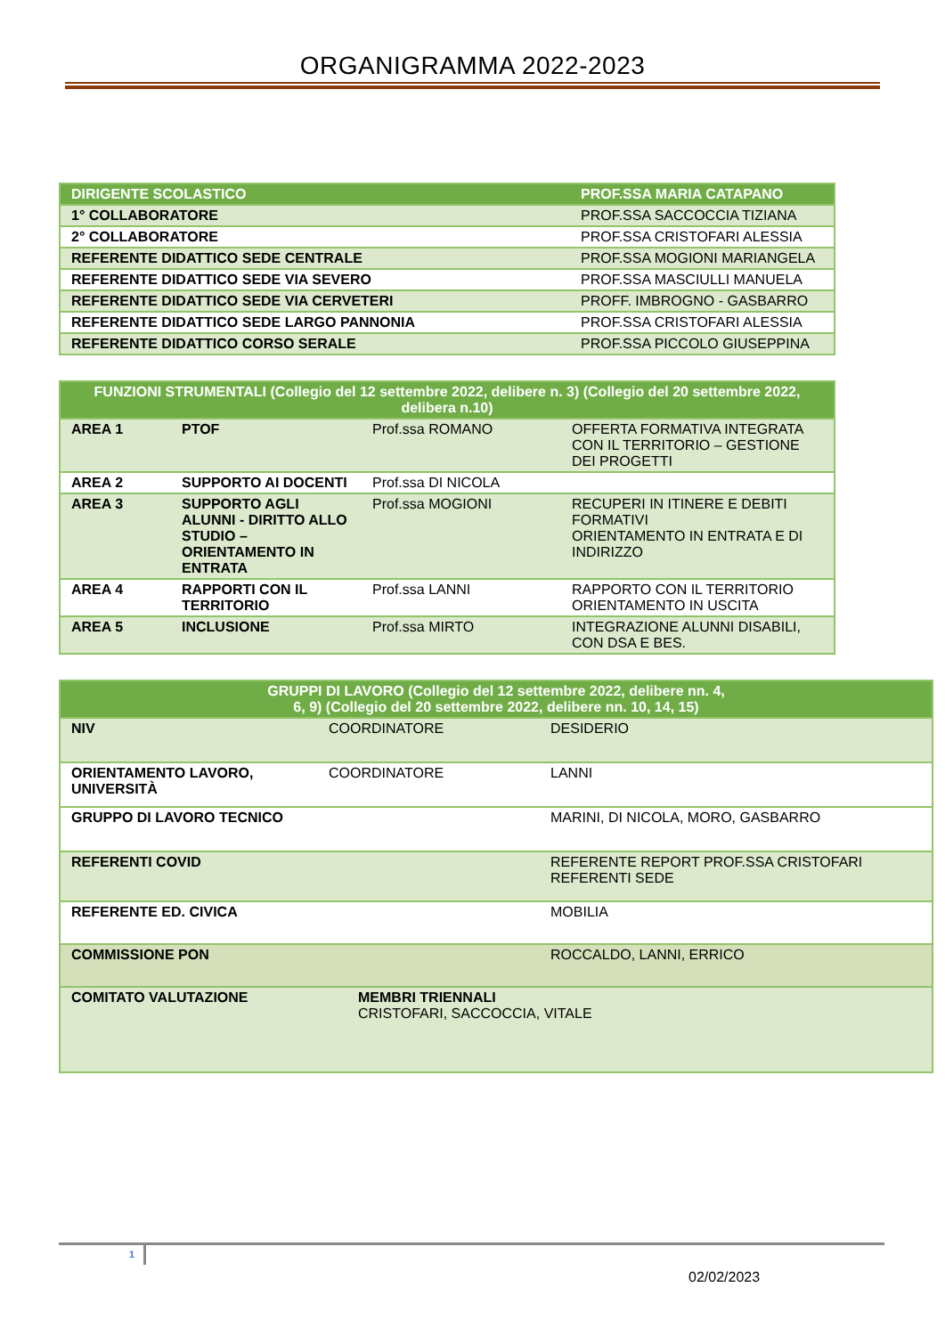ORGANIGRAMMA 2022-2023
| DIRIGENTE SCOLASTICO | PROF.SSA MARIA CATAPANO |
| --- | --- |
| 1° COLLABORATORE | PROF.SSA SACCOCCIA TIZIANA |
| 2° COLLABORATORE | PROF.SSA CRISTOFARI ALESSIA |
| REFERENTE DIDATTICO SEDE CENTRALE | PROF.SSA MOGIONI MARIANGELA |
| REFERENTE DIDATTICO SEDE VIA SEVERO | PROF.SSA MASCIULLI MANUELA |
| REFERENTE DIDATTICO SEDE VIA CERVETERI | PROFF. IMBROGNO - GASBARRO |
| REFERENTE DIDATTICO SEDE LARGO PANNONIA | PROF.SSA CRISTOFARI ALESSIA |
| REFERENTE DIDATTICO CORSO SERALE | PROF.SSA PICCOLO GIUSEPPINA |
| FUNZIONI STRUMENTALI (Collegio del 12 settembre 2022, delibere n. 3) (Collegio del 20 settembre 2022, delibera n.10) | | | |
| --- | --- | --- | --- |
| AREA 1 | PTOF | Prof.ssa ROMANO | OFFERTA FORMATIVA INTEGRATA CON IL TERRITORIO – GESTIONE DEI PROGETTI |
| AREA 2 | SUPPORTO AI DOCENTI | Prof.ssa DI NICOLA | |
| AREA 3 | SUPPORTO AGLI ALUNNI - DIRITTO ALLO STUDIO – ORIENTAMENTO IN ENTRATA | Prof.ssa MOGIONI | RECUPERI IN ITINERE E DEBITI FORMATIVI ORIENTAMENTO IN ENTRATA E DI INDIRIZZO |
| AREA 4 | RAPPORTI CON IL TERRITORIO | Prof.ssa LANNI | RAPPORTO CON IL TERRITORIO ORIENTAMENTO IN USCITA |
| AREA 5 | INCLUSIONE | Prof.ssa MIRTO | INTEGRAZIONE ALUNNI DISABILI, CON DSA E BES. |
| GRUPPI DI LAVORO (Collegio del 12 settembre 2022, delibere nn. 4, 6, 9) (Collegio del 20 settembre 2022, delibere nn. 10, 14, 15) | | |
| --- | --- | --- |
| NIV | COORDINATORE | DESIDERIO |
| ORIENTAMENTO LAVORO, UNIVERSITÀ | COORDINATORE | LANNI |
| GRUPPO DI LAVORO TECNICO | | MARINI, DI NICOLA, MORO, GASBARRO |
| REFERENTI COVID | | REFERENTE REPORT PROF.SSA CRISTOFARI REFERENTI SEDE |
| REFERENTE ED. CIVICA | | MOBILIA |
| COMMISSIONE PON | | ROCCALDO, LANNI, ERRICO |
| COMITATO VALUTAZIONE | MEMBRI TRIENNALI CRISTOFARI, SACCOCCIA, VITALE | |
1
02/02/2023